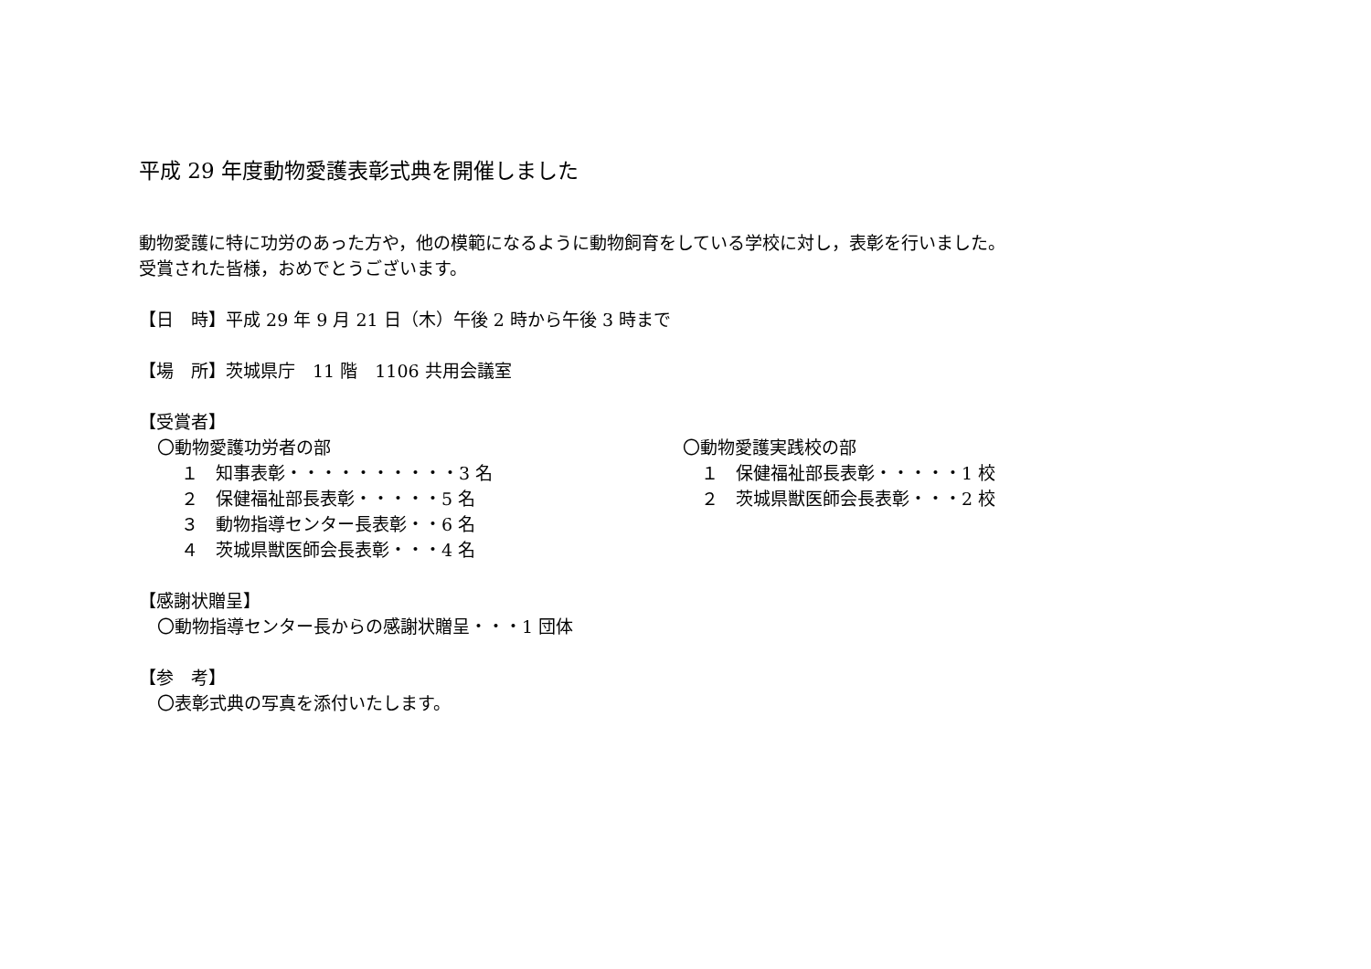平成 29 年度動物愛護表彰式典を開催しました
動物愛護に特に功労のあった方や，他の模範になるように動物飼育をしている学校に対し，表彰を行いました。
受賞された皆様，おめでとうございます。
【日　時】平成 29 年 9 月 21 日（木）午後 2 時から午後 3 時まで
【場　所】茨城県庁　11 階　1106 共用会議室
【受賞者】
〇動物愛護功労者の部
１　知事表彰・・・・・・・・・・3 名
２　保健福祉部長表彰・・・・・5 名
３　動物指導センター長表彰・・6 名
４　茨城県獣医師会長表彰・・・4 名
〇動物愛護実践校の部
１　保健福祉部長表彰・・・・・1 校
２　茨城県獣医師会長表彰・・・2 校
【感謝状贈呈】
〇動物指導センター長からの感謝状贈呈・・・1 団体
【参　考】
〇表彰式典の写真を添付いたします。